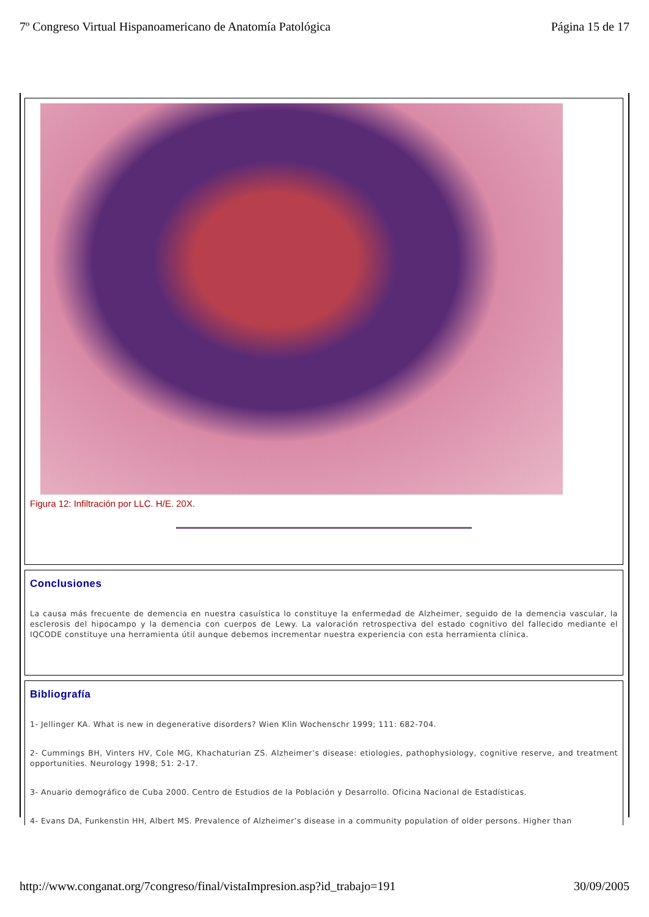7º Congreso Virtual Hispanoamericano de Anatomía Patológica Página 15 de 17
Figura 12: Infiltración por LLC. H/E. 20X.
Conclusiones
La causa más frecuente de demencia en nuestra casuística lo constituye la enfermedad de Alzheimer, seguido de la demencia vascular, la esclerosis del hipocampo y la demencia con cuerpos de Lewy. La valoración retrospectiva del estado cognitivo del fallecido mediante el IQCODE constituye una herramienta útil aunque debemos incrementar nuestra experiencia con esta herramienta clínica.
Bibliografía
1- Jellinger KA. What is new in degenerative disorders? Wien Klin Wochenschr 1999; 111: 682-704.
2- Cummings BH, Vinters HV, Cole MG, Khachaturian ZS. Alzheimer’s disease: etiologies, pathophysiology, cognitive reserve, and treatment opportunities. Neurology 1998; 51: 2-17.
3- Anuario demográfico de Cuba 2000. Centro de Estudios de la Población y Desarrollo. Oficina Nacional de Estadísticas.
4- Evans DA, Funkenstin HH, Albert MS. Prevalence of Alzheimer’s disease in a community population of older persons. Higher than
http://www.conganat.org/7congreso/final/vistaImpresion.asp?id_trabajo=191 30/09/2005